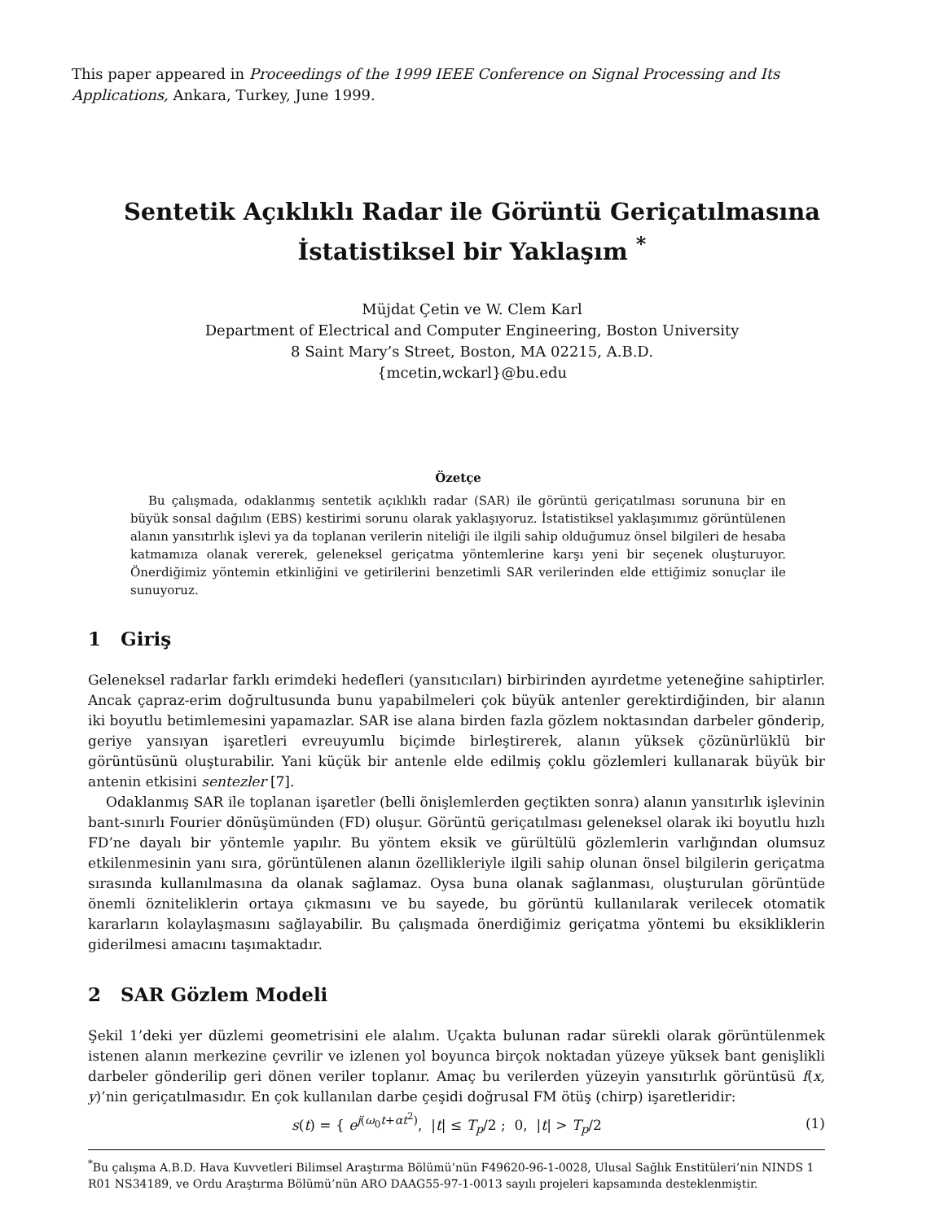This paper appeared in Proceedings of the 1999 IEEE Conference on Signal Processing and Its Applications, Ankara, Turkey, June 1999.
Sentetik Açıklıklı Radar ile Görüntü Geriçatılmasına
İstatistiksel bir Yaklaşım <sup>*</sup>
Müjdat Çetin ve W. Clem Karl
Department of Electrical and Computer Engineering, Boston University
8 Saint Mary’s Street, Boston, MA 02215, A.B.D.
{mcetin,wckarl}@bu.edu
Özetçe
Bu çalışmada, odaklanmış sentetik açıklıklı radar (SAR) ile görüntü geriçatılması sorununa bir en büyük sonsal dağılım (EBS) kestirimi sorunu olarak yaklaşıyoruz. İstatistiksel yaklaşımımız görüntülenen alanın yansıtırlık işlevi ya da toplanan verilerin niteliği ile ilgili sahip olduğumuz önsel bilgileri de hesaba katmamıza olanak vererek, geleneksel geriçatma yöntemlerine karşı yeni bir seçenek oluşturuyor. Önerdiğimiz yöntemin etkinliğini ve getirilerini benzetimli SAR verilerinden elde ettiğimiz sonuçlar ile sunuyoruz.
1 Giriş
Geleneksel radarlar farklı erimdeki hedefleri (yansıtıcıları) birbirinden ayırdetme yeteneğine sahiptirler. Ancak çapraz-erim doğrultusunda bunu yapabilmeleri çok büyük antenler gerektirdiğinden, bir alanın iki boyutlu betimlemesini yapamazlar. SAR ise alana birden fazla gözlem noktasından darbeler gönderip, geriye yansıyan işaretleri evreuyumlu biçimde birleştirerek, alanın yüksek çözünürlüklü bir görüntüsünü oluşturabilir. Yani küçük bir antenle elde edilmiş çoklu gözlemleri kullanarak büyük bir antenin etkisini sentezler [7].
Odaklanmış SAR ile toplanan işaretler (belli önişlemlerden geçtikten sonra) alanın yansıtırlık işlevinin bant-sınırlı Fourier dönüşümünden (FD) oluşur. Görüntü geriçatılması geleneksel olarak iki boyutlu hızlı FD’ne dayalı bir yöntemle yapılır. Bu yöntem eksik ve gürültülü gözlemlerin varlığından olumsuz etkilenmesinin yanı sıra, görüntülenen alanın özellikleriyle ilgili sahip olunan önsel bilgilerin geriçatma sırasında kullanılmasına da olanak sağlamaz. Oysa buna olanak sağlanması, oluşturulan görüntüde önemli özniteliklerin ortaya çıkmasını ve bu sayede, bu görüntü kullanılarak verilecek otomatik kararların kolaylaşmasını sağlayabilir. Bu çalışmada önerdiğimiz geriçatma yöntemi bu eksikliklerin giderilmesi amacını taşımaktadır.
2 SAR Gözlem Modeli
Şekil 1’deki yer düzlemi geometrisini ele alalım. Uçakta bulunan radar sürekli olarak görüntülenmek istenen alanın merkezine çevrilir ve izlenen yol boyunca birçok noktadan yüzeye yüksek bant genişlikli darbeler gönderilip geri dönen veriler toplanır. Amaç bu verilerden yüzeyin yansıtırlık görüntüsü f(x, y)’nin geriçatılmasıdır. En çok kullanılan darbe çeşidi doğrusal FM ötüş (chirp) işaretleridir:
s(t) = { e<sup>j(ω<sub>0</sub>t+αt<sup>2</sup>)</sup>, |t| ≤ T<sub>p</sub>/2 ; 0, |t| > T<sub>p</sub>/2 (1)
<sup>*</sup> Bu çalışma A.B.D. Hava Kuvvetleri Bilimsel Araştırma Bölümü’nün F49620-96-1-0028, Ulusal Sağlık Enstitüleri’nin NINDS 1 R01 NS34189, ve Ordu Araştırma Bölümü’nün ARO DAAG55-97-1-0013 sayılı projeleri kapsamında desteklenmiştir.